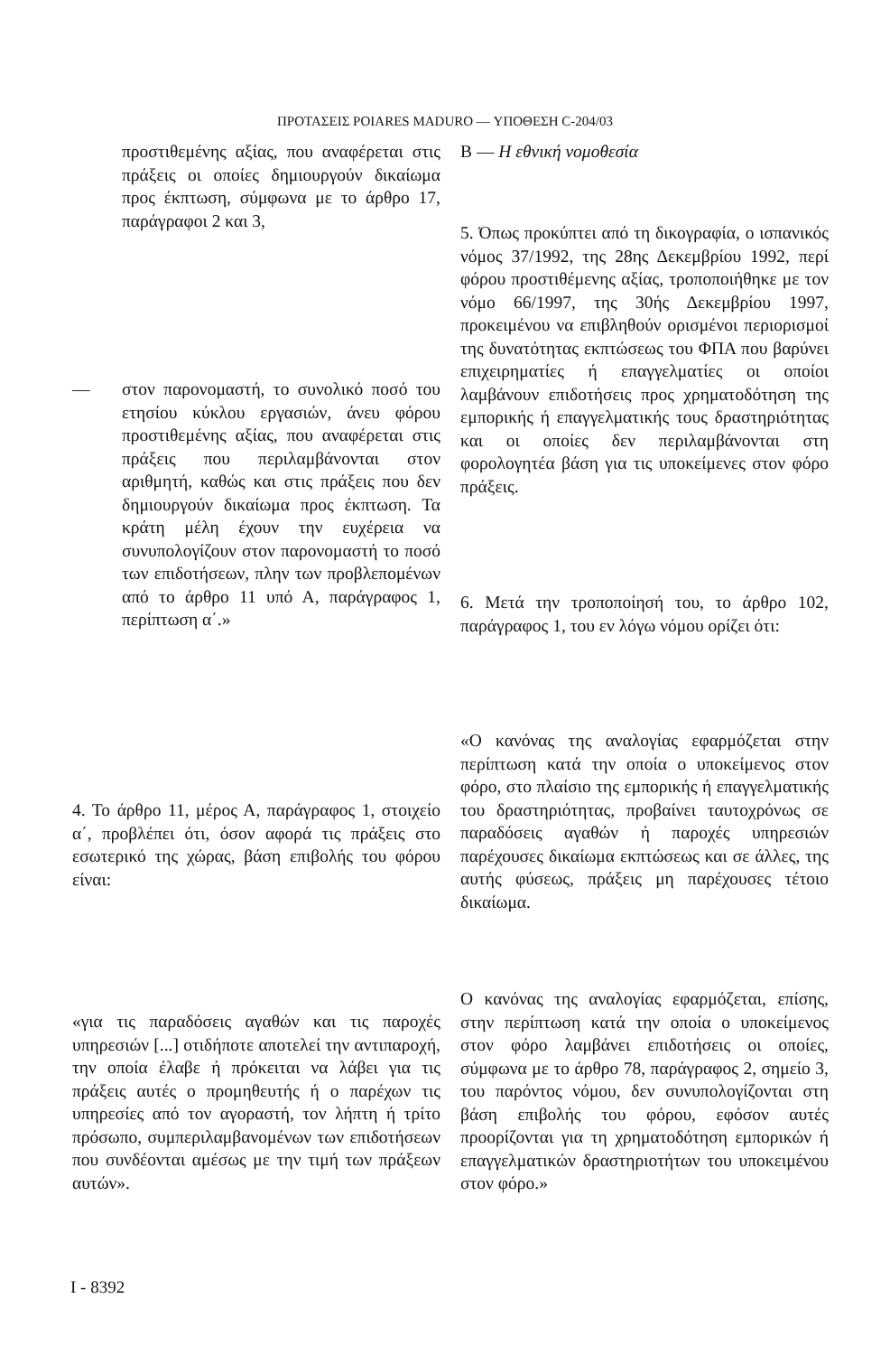ΠΡΟΤΑΣΕΙΣ POIARES MADURO — ΥΠΟΘΕΣΗ C-204/03
προστιθεμένης αξίας, που αναφέρεται στις πράξεις οι οποίες δημιουργούν δικαίωμα προς έκπτωση, σύμφωνα με το άρθρο 17, παράγραφοι 2 και 3,
— στον παρονομαστή, το συνολικό ποσό του ετησίου κύκλου εργασιών, άνευ φόρου προστιθεμένης αξίας, που αναφέρεται στις πράξεις που περιλαμβάνονται στον αριθμητή, καθώς και στις πράξεις που δεν δημιουργούν δικαίωμα προς έκπτωση. Τα κράτη μέλη έχουν την ευχέρεια να συνυπολογίζουν στον παρονομαστή το ποσό των επιδοτήσεων, πλην των προβλεπομένων από το άρθρο 11 υπό Α, παράγραφος 1, περίπτωση α΄.»
4. Το άρθρο 11, μέρος Α, παράγραφος 1, στοιχείο α΄, προβλέπει ότι, όσον αφορά τις πράξεις στο εσωτερικό της χώρας, βάση επιβολής του φόρου είναι:
«για τις παραδόσεις αγαθών και τις παροχές υπηρεσιών [...] οτιδήποτε αποτελεί την αντιπαροχή, την οποία έλαβε ή πρόκειται να λάβει για τις πράξεις αυτές ο προμηθευτής ή ο παρέχων τις υπηρεσίες από τον αγοραστή, τον λήπτη ή τρίτο πρόσωπο, συμπεριλαμβανομένων των επιδοτήσεων που συνδέονται αμέσως με την τιμή των πράξεων αυτών».
Β — Η εθνική νομοθεσία
5. Όπως προκύπτει από τη δικογραφία, ο ισπανικός νόμος 37/1992, της 28ης Δεκεμβρίου 1992, περί φόρου προστιθέμενης αξίας, τροποποιήθηκε με τον νόμο 66/1997, της 30ής Δεκεμβρίου 1997, προκειμένου να επιβληθούν ορισμένοι περιορισμοί της δυνατότητας εκπτώσεως του ΦΠΑ που βαρύνει επιχειρηματίες ή επαγγελματίες οι οποίοι λαμβάνουν επιδοτήσεις προς χρηματοδότηση της εμπορικής ή επαγγελματικής τους δραστηριότητας και οι οποίες δεν περιλαμβάνονται στη φορολογητέα βάση για τις υποκείμενες στον φόρο πράξεις.
6. Μετά την τροποποίησή του, το άρθρο 102, παράγραφος 1, του εν λόγω νόμου ορίζει ότι:
«Ο κανόνας της αναλογίας εφαρμόζεται στην περίπτωση κατά την οποία ο υποκείμενος στον φόρο, στο πλαίσιο της εμπορικής ή επαγγελματικής του δραστηριότητας, προβαίνει ταυτοχρόνως σε παραδόσεις αγαθών ή παροχές υπηρεσιών παρέχουσες δικαίωμα εκπτώσεως και σε άλλες, της αυτής φύσεως, πράξεις μη παρέχουσες τέτοιο δικαίωμα.
Ο κανόνας της αναλογίας εφαρμόζεται, επίσης, στην περίπτωση κατά την οποία ο υποκείμενος στον φόρο λαμβάνει επιδοτήσεις οι οποίες, σύμφωνα με το άρθρο 78, παράγραφος 2, σημείο 3, του παρόντος νόμου, δεν συνυπολογίζονται στη βάση επιβολής του φόρου, εφόσον αυτές προορίζονται για τη χρηματοδότηση εμπορικών ή επαγγελματικών δραστηριοτήτων του υποκειμένου στον φόρο.»
I - 8392